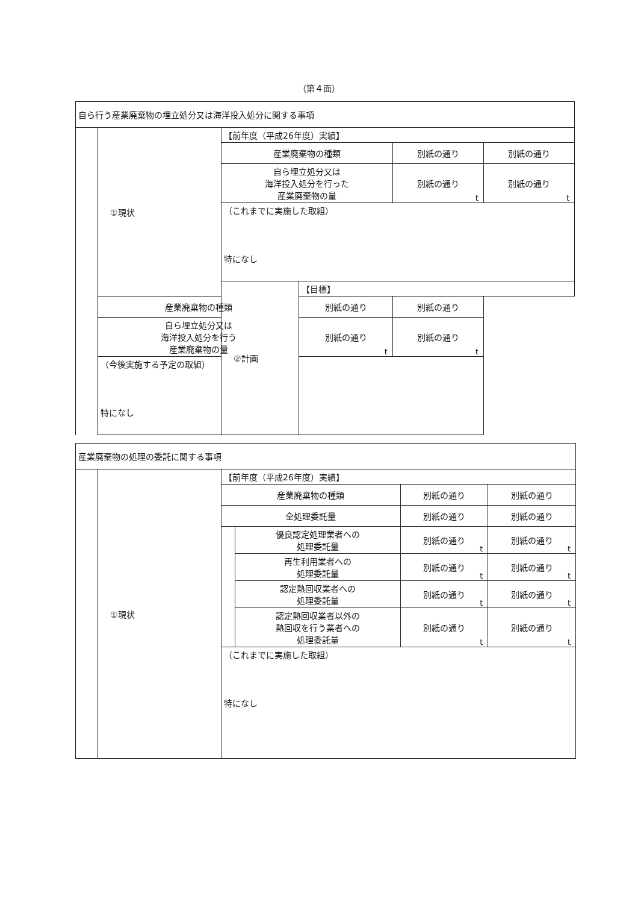（第４面）
| 自ら行う産業廃棄物の埋立処分又は海洋投入処分に関する事項 | | | | | |
| | ①現状 | 【前年度（平成26年度）実績】 | | | |
| | | 産業廃棄物の種類 | | 別紙の通り | 別紙の通り |
| | | 自ら埋立処分又は 海洋投入処分を行った 産業廃棄物の量 | | 別紙の通り t | 別紙の通り t |
| | | （これまでに実施した取組） 特になし | | | |
| | | ②計画 | 【目標】 | | |
| | 産業廃棄物の種類 | | 別紙の通り | 別紙の通り | |
| | 自ら埋立処分又は 海洋投入処分を行う 産業廃棄物の量 | | 別紙の通り t | 別紙の通り t | |
| | （今後実施する予定の取組） 特になし | | | | |
| 産業廃棄物の処理の委託に関する事項 | | | | | |
| | ①現状 | 【前年度（平成26年度）実績】 | | | |
| | | 産業廃棄物の種類 | | 別紙の通り | 別紙の通り |
| | | 全処理委託量 | | 別紙の通り | 別紙の通り |
| | | | 優良認定処理業者への 処理委託量 | 別紙の通り t | 別紙の通り t |
| | | | 再生利用業者への 処理委託量 | 別紙の通り t | 別紙の通り t |
| | | | 認定熱回収業者への 処理委託量 | 別紙の通り t | 別紙の通り t |
| | | | 認定熱回収業者以外の 熱回収を行う業者への 処理委託量 | 別紙の通り t | 別紙の通り t |
| | | （これまでに実施した取組） 特になし | | | |